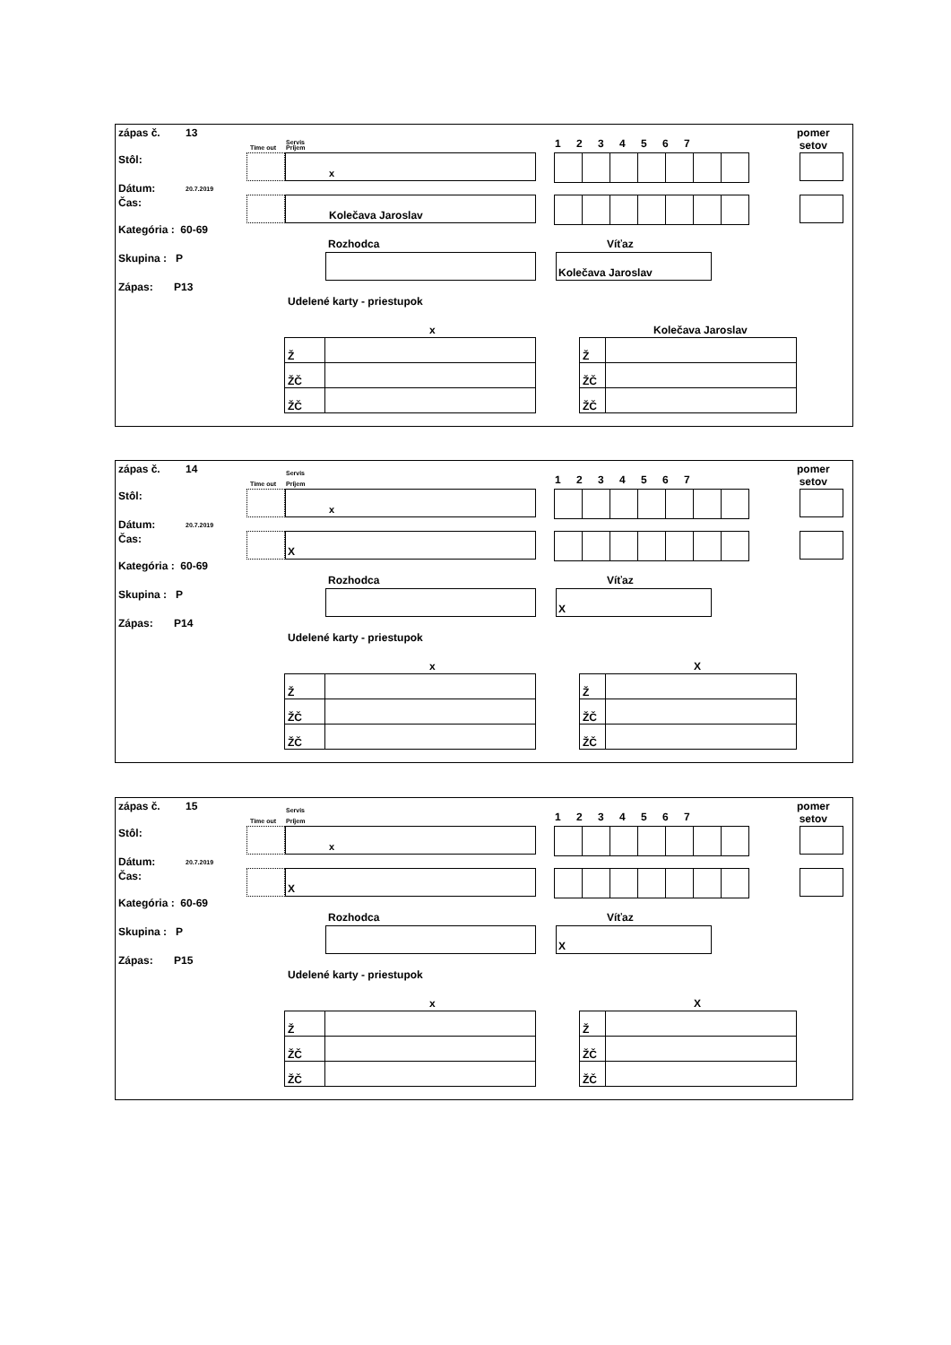zápas č. 13
Servis
Time out Príjem 1 2 3 4 5 6 7
pomer
setov
Stôl: x
Dátum: 20.7.2019
Čas: Kolečava Jaroslav
Kategória : 60-69
Rozhodca Víťaz
Skupina : P Kolečava Jaroslav
Zápas: P13
Udelené karty - priestupok
x Kolečava Jaroslav
| Ž | |
| ŽČ | |
| ŽČ | |
| Ž | |
| ŽČ | |
| ŽČ | |
zápas č. 14 Servis
Time out Príjem 1 2 3 4 5 6 7
pomer
setov
Stôl: x
Dátum: 20.7.2019
Čas: X
Kategória : 60-69
Rozhodca Víťaz
Skupina : P X
Zápas: P14
Udelené karty - priestupok
x X
| Ž | |
| ŽČ | |
| ŽČ | |
| Ž | |
| ŽČ | |
| ŽČ | |
zápas č. 15 Servis
Time out Príjem 1 2 3 4 5 6 7
pomer
setov
Stôl: x
Dátum: 20.7.2019
Čas: X
Kategória : 60-69
Rozhodca Víťaz
Skupina : P X
Zápas: P15
Udelené karty - priestupok
x X
| Ž | |
| ŽČ | |
| ŽČ | |
| Ž | |
| ŽČ | |
| ŽČ | |